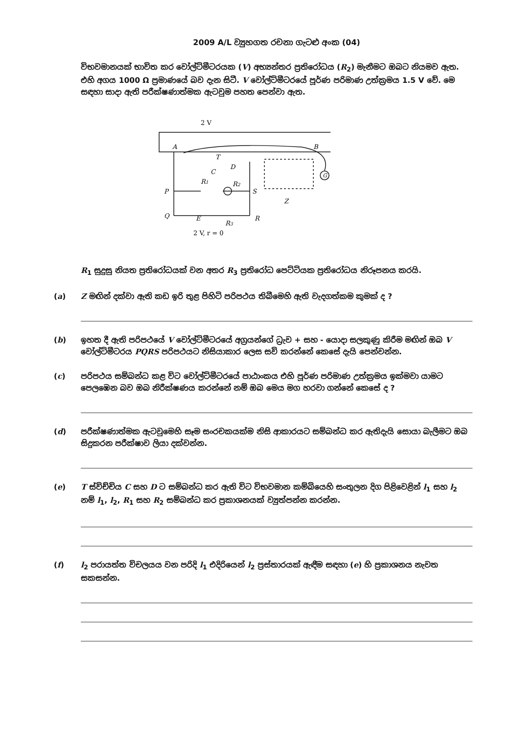2009 A/L ව්‍යුහගත රචනා ගැටළු අංක (04)
විභවමානයක් භාවිත කර වෝල්ට්මීටරයක (V) අභ්‍යන්තර ප්‍රතිරෝධය (R<sub>2</sub>) මැනීමට ඔබට නියමව ඇත. එහි අගය 1000 Ω ප්‍රමාණයේ බව දැන සිටී. V වෝල්ට්මීටරයේ පූර්ණ පරිමාණ උත්ක්‍රමය 1.5 V වේ. මෙ සඳහා සාදා ඇති පරීක්ෂණාත්මක ඇටවුම පහත පෙන්වා ඇත.
2 V
A
B
T
C
D
R1
R2
P
S
Q
E
R
R3
2 V, r = 0
G
Z
R<sub>1</sub> සුදුසු නියත ප්‍රතිරෝධයක් වන අතර R<sub>3</sub> ප්‍රතිරෝධ පෙට්ටියක ප්‍රතිරෝධය නිරූපනය කරයි.
(a) Z මඟින් දක්වා ඇති කඩ ඉරි තුළ පිහිටි පරිපථය තිබීමෙහි ඇති වැදගත්කම කුමක් ද ?
(b) ඉහත දී ඇති පරිපථයේ V වෝල්ට්මීටරයේ අග්‍රයන්ගේ ධ්‍රැව + සහ - යොදා සලකුණු කිරීම මඟින් ඔබ V වෝල්ට්මීටරය PQRS පරිපථයට නිසියාකාර ලෙස සවි කරන්නේ කෙසේ දැයි පෙන්වන්න.
(c) පරිපථය සම්බන්ධ කළ විට වෝල්ට්මීටරයේ පාඨාංකය එහි පූර්ණ පරිමාණ උත්ක්‍රමය ඉක්මවා යාමට පෙලඹෙන බව ඔබ නිරීක්ෂණය කරන්නේ නම් ඔබ මෙය මග හරවා ගන්නේ කෙසේ ද ?
(d) පරීක්ෂණාත්මක ඇටවුමෙහි සෑම සංරචකයක්ම නිසි ආකාරයට සම්බන්ධ කර ඇතිදැයි සොයා බැලීමට ඔබ සිදුකරන පරීක්ෂාව ලියා දක්වන්න.
(e) T ස්විච්චිය C සහ D ට සම්බන්ධ කර ඇති විට විභවමාන කම්බියෙහි සංතුලන දිග පිළිවෙළින් l<sub>1</sub> සහ l<sub>2</sub> නම් l<sub>1</sub>, l<sub>2</sub>, R<sub>1</sub> සහ R<sub>2</sub> සම්බන්ධ කර ප්‍රකාශනයක් ව්‍යුත්පන්න කරන්න.
(f) l<sub>2</sub> පරායත්ත විචලයය වන පරිදි l<sub>1</sub> එදිරියෙන් l<sub>2</sub> ප්‍රස්තාරයක් ඇඳීම සඳහා (e) හි ප්‍රකාශනය නැවත සකසන්න.